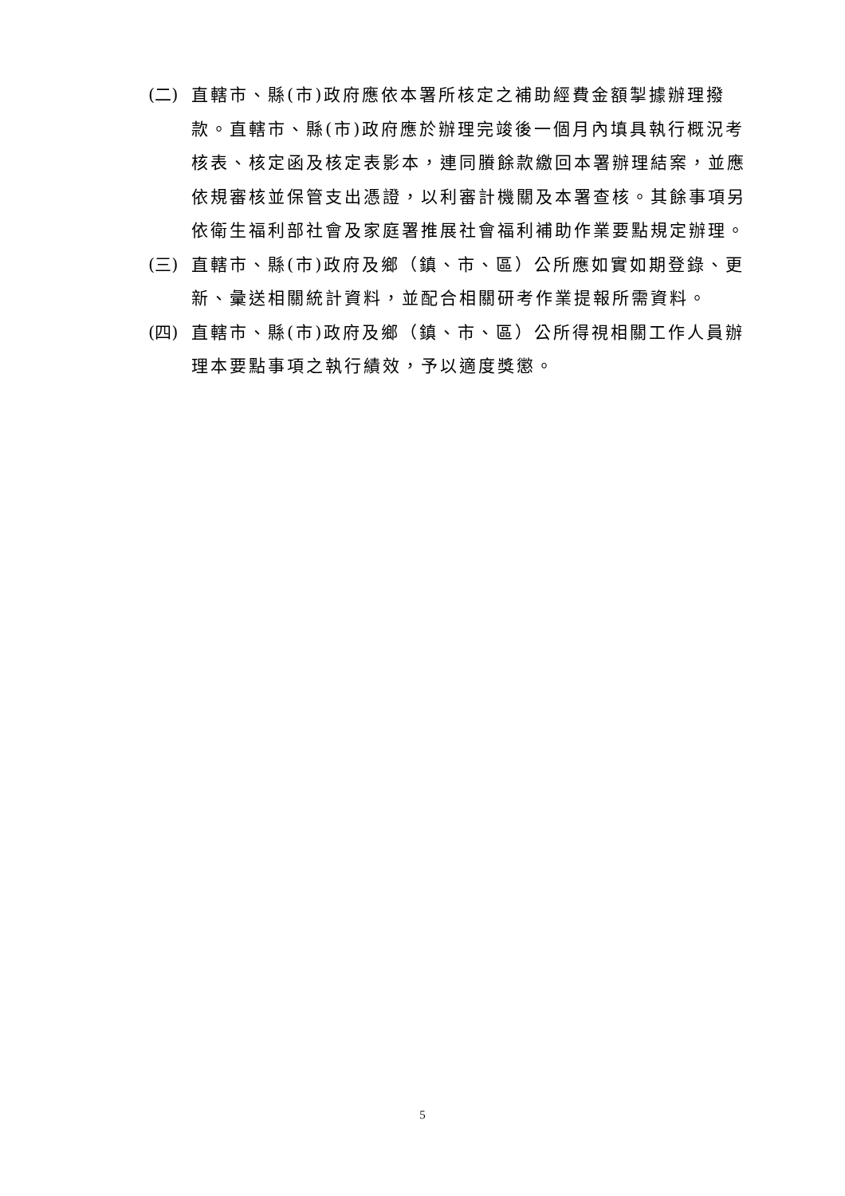(二)
直轄市、縣(市)政府應依本署所核定之補助經費金額掣據辦理撥款。直轄市、縣(市)政府應於辦理完竣後一個月內填具執行概況考核表、核定函及核定表影本，連同賸餘款繳回本署辦理結案，並應依規審核並保管支出憑證，以利審計機關及本署查核。其餘事項另依衛生福利部社會及家庭署推展社會福利補助作業要點規定辦理。
(三)
直轄市、縣(市)政府及鄉（鎮、市、區）公所應如實如期登錄、更新、彙送相關統計資料，並配合相關研考作業提報所需資料。
(四)
直轄市、縣(市)政府及鄉（鎮、市、區）公所得視相關工作人員辦理本要點事項之執行績效，予以適度獎懲。
5